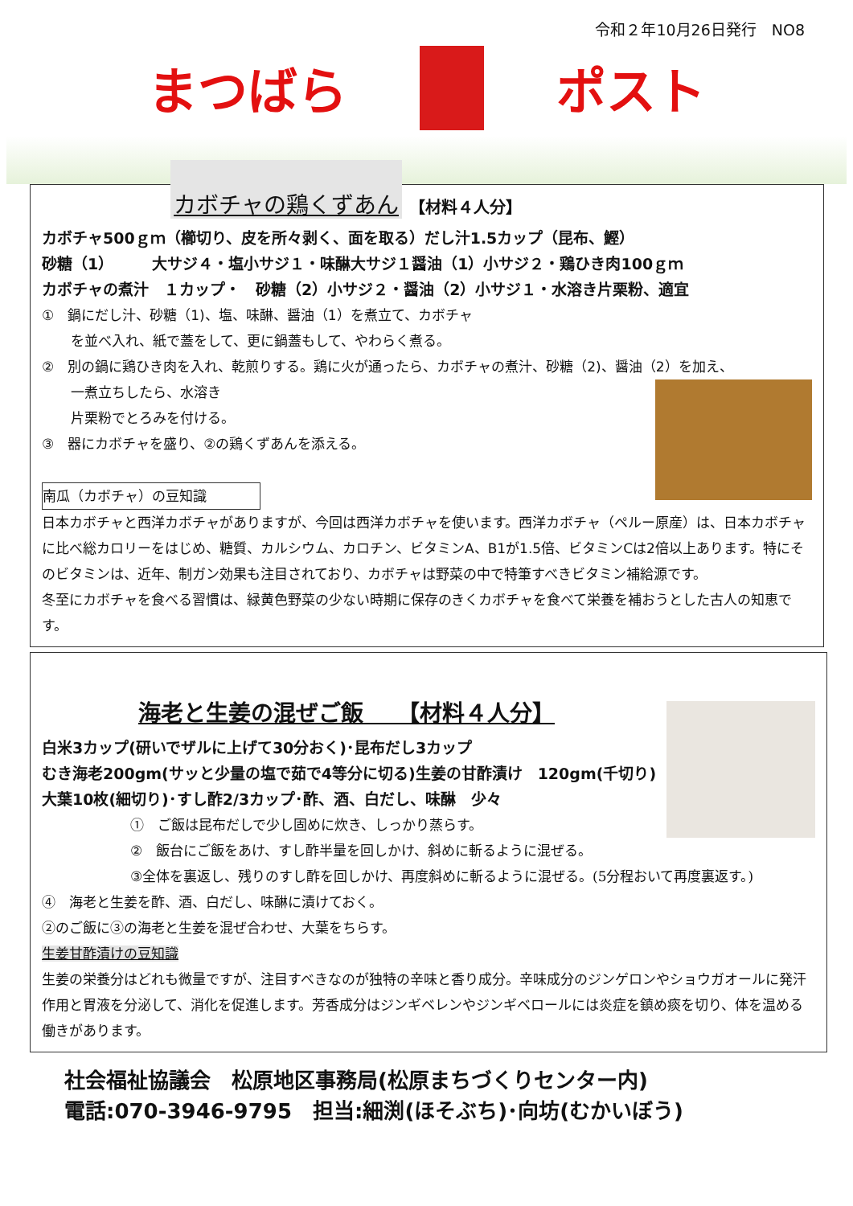令和２年10月26日発行　NO8
まつばら ポスト
カボチャの鶏くずあん 【材料４人分】
カボチャ500ｇｍ（櫛切り、皮を所々剥く、面を取る）だし汁1.5カップ（昆布、鰹）
砂糖（1）　　　大サジ４・塩小サジ１・味醂大サジ１醤油（1）小サジ２・鶏ひき肉100ｇｍ
カボチャの煮汁　１カップ・　砂糖（2）小サジ２・醤油（2）小サジ１・水溶き片栗粉、適宜
①　鍋にだし汁、砂糖（1)、塩、味醂、醤油（1）を煮立て、カボチャ
を並べ入れ、紙で蓋をして、更に鍋蓋もして、やわらく煮る。
②　別の鍋に鶏ひき肉を入れ、乾煎りする。鶏に火が通ったら、カボチャの煮汁、砂糖（2)、醤油（2）を加え、
一煮立ちしたら、水溶き
片栗粉でとろみを付ける。
③　器にカボチャを盛り、②の鶏くずあんを添える。
南瓜（カボチャ）の豆知識
日本カボチャと西洋カボチャがありますが、今回は西洋カボチャを使います。西洋カボチャ（ペルー原産）は、日本カボチャに比べ総カロリーをはじめ、糖質、カルシウム、カロチン、ビタミンA、B1が1.5倍、ビタミンCは2倍以上あります。特にそのビタミンは、近年、制ガン効果も注目されており、カボチャは野菜の中で特筆すべきビタミン補給源です。
冬至にカボチャを食べる習慣は、緑黄色野菜の少ない時期に保存のきくカボチャを食べて栄養を補おうとした古人の知恵です。
海老と生姜の混ぜご飯　　【材料４人分】
白米3カップ(研いでザルに上げて30分おく)･昆布だし3カップ
むき海老200gm(サッと少量の塩で茹で4等分に切る)生姜の甘酢漬け　120gm(千切り)
大葉10枚(細切り)･すし酢2/3カップ･酢、酒、白だし、味醂　少々
①　ご飯は昆布だしで少し固めに炊き、しっかり蒸らす。
②　飯台にご飯をあけ、すし酢半量を回しかけ、斜めに斬るように混ぜる。
③全体を裏返し、残りのすし酢を回しかけ、再度斜めに斬るように混ぜる。(5分程おいて再度裏返す。)
④　海老と生姜を酢、酒、白だし、味醂に漬けておく。
②のご飯に③の海老と生姜を混ぜ合わせ、大葉をちらす。
生姜甘酢漬けの豆知識
生姜の栄養分はどれも微量ですが、注目すべきなのが独特の辛味と香り成分。辛味成分のジンゲロンやショウガオールに発汗作用と胃液を分泌して、消化を促進します。芳香成分はジンギベレンやジンギベロールには炎症を鎮め痰を切り、体を温める働きがあります。
社会福祉協議会　松原地区事務局(松原まちづくりセンター内)
電話:070-3946-9795　担当:細渕(ほそぶち)･向坊(むかいぼう)